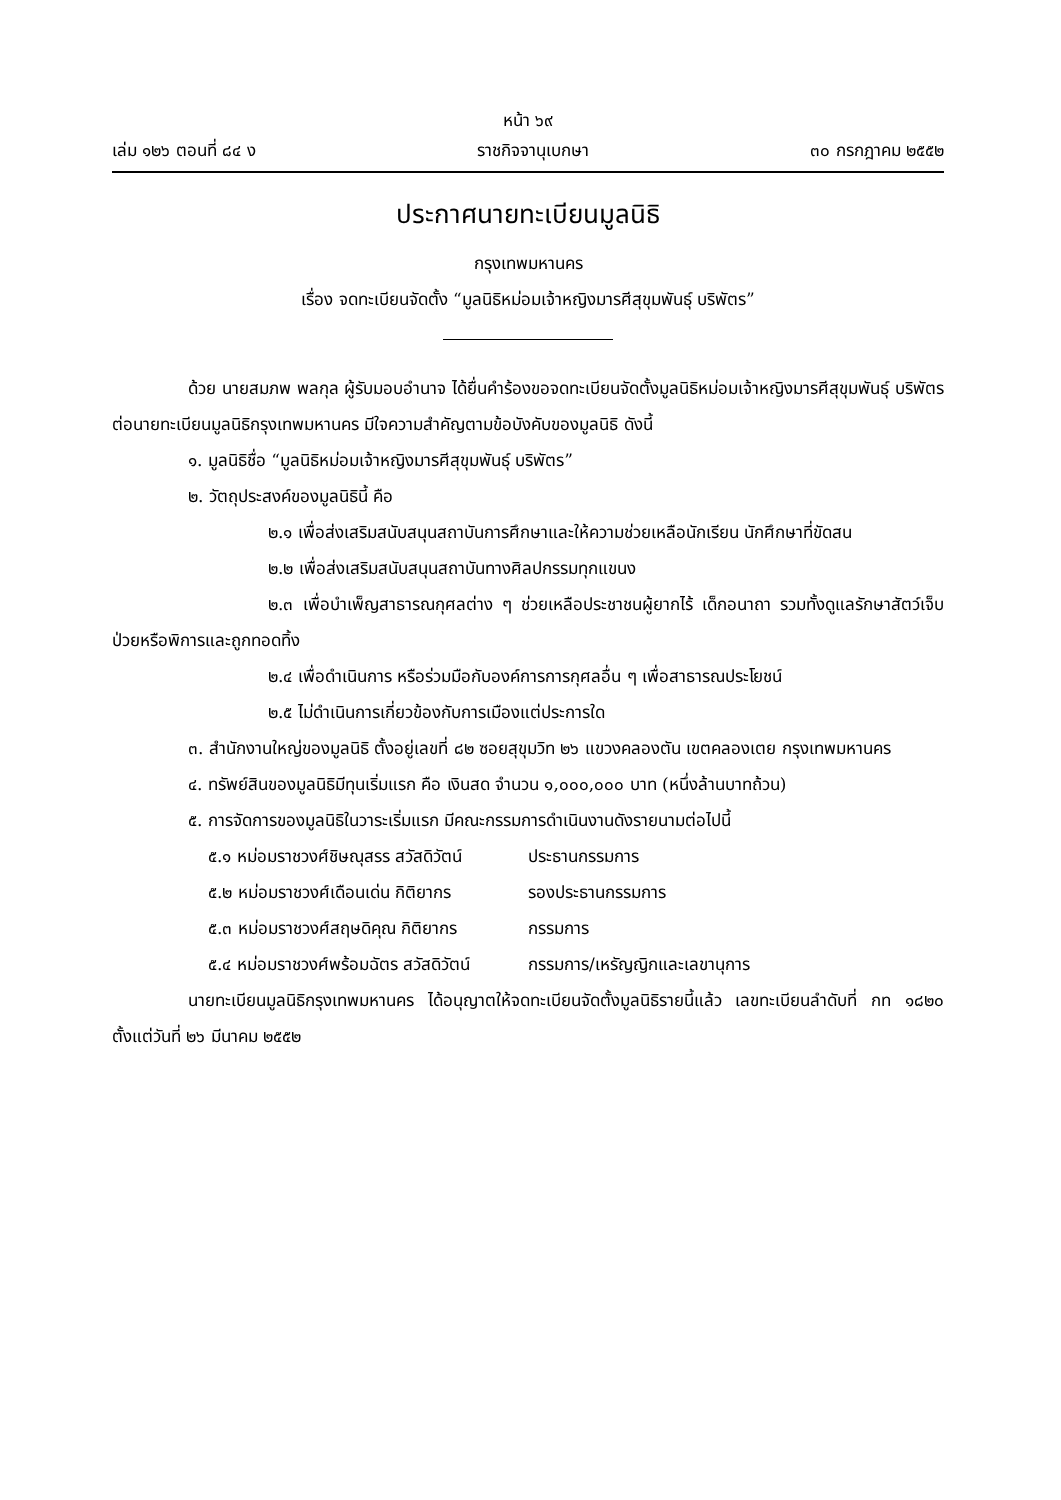หน้า ๖๙
เล่ม ๑๒๖ ตอนที่ ๘๔ ง ราชกิจจานุเบกษา ๓๐ กรกฎาคม ๒๕๕๒
ประกาศนายทะเบียนมูลนิธิ
กรุงเทพมหานคร
เรื่อง จดทะเบียนจัดตั้ง “มูลนิธิหม่อมเจ้าหญิงมารศีสุขุมพันธุ์ บริพัตร”
ด้วย นายสมภพ พลกุล ผู้รับมอบอำนาจ ได้ยื่นคำร้องขอจดทะเบียนจัดตั้งมูลนิธิหม่อมเจ้าหญิงมารศีสุขุมพันธุ์ บริพัตร ต่อนายทะเบียนมูลนิธิกรุงเทพมหานคร มีใจความสำคัญตามข้อบังคับของมูลนิธิ ดังนี้
๑. มูลนิธิชื่อ “มูลนิธิหม่อมเจ้าหญิงมารศีสุขุมพันธุ์ บริพัตร”
๒. วัตถุประสงค์ของมูลนิธินี้ คือ
๒.๑ เพื่อส่งเสริมสนับสนุนสถาบันการศึกษาและให้ความช่วยเหลือนักเรียน นักศึกษาที่ขัดสน
๒.๒ เพื่อส่งเสริมสนับสนุนสถาบันทางศิลปกรรมทุกแขนง
๒.๓ เพื่อบำเพ็ญสาธารณกุศลต่าง ๆ ช่วยเหลือประชาชนผู้ยากไร้ เด็กอนาถา รวมทั้งดูแลรักษาสัตว์เจ็บป่วยหรือพิการและถูกทอดทิ้ง
๒.๔ เพื่อดำเนินการ หรือร่วมมือกับองค์การการกุศลอื่น ๆ เพื่อสาธารณประโยชน์
๒.๕ ไม่ดำเนินการเกี่ยวข้องกับการเมืองแต่ประการใด
๓. สำนักงานใหญ่ของมูลนิธิ ตั้งอยู่เลขที่ ๘๒ ซอยสุขุมวิท ๒๖ แขวงคลองตัน เขตคลองเตย กรุงเทพมหานคร
๔. ทรัพย์สินของมูลนิธิมีทุนเริ่มแรก คือ เงินสด จำนวน ๑,๐๐๐,๐๐๐ บาท (หนึ่งล้านบาทถ้วน)
๕. การจัดการของมูลนิธิในวาระเริ่มแรก มีคณะกรรมการดำเนินงานดังรายนามต่อไปนี้
๕.๑ หม่อมราชวงศ์ชิษณุสรร สวัสดิวัตน์ ประธานกรรมการ
๕.๒ หม่อมราชวงศ์เดือนเด่น กิติยากร รองประธานกรรมการ
๕.๓ หม่อมราชวงศ์สฤษดิคุณ กิติยากร กรรมการ
๕.๔ หม่อมราชวงศ์พร้อมฉัตร สวัสดิวัตน์ กรรมการ/เหรัญญิกและเลขานุการ
นายทะเบียนมูลนิธิกรุงเทพมหานคร ได้อนุญาตให้จดทะเบียนจัดตั้งมูลนิธิรายนี้แล้ว เลขทะเบียนลำดับที่ กท ๑๘๒๐ ตั้งแต่วันที่ ๒๖ มีนาคม ๒๕๕๒